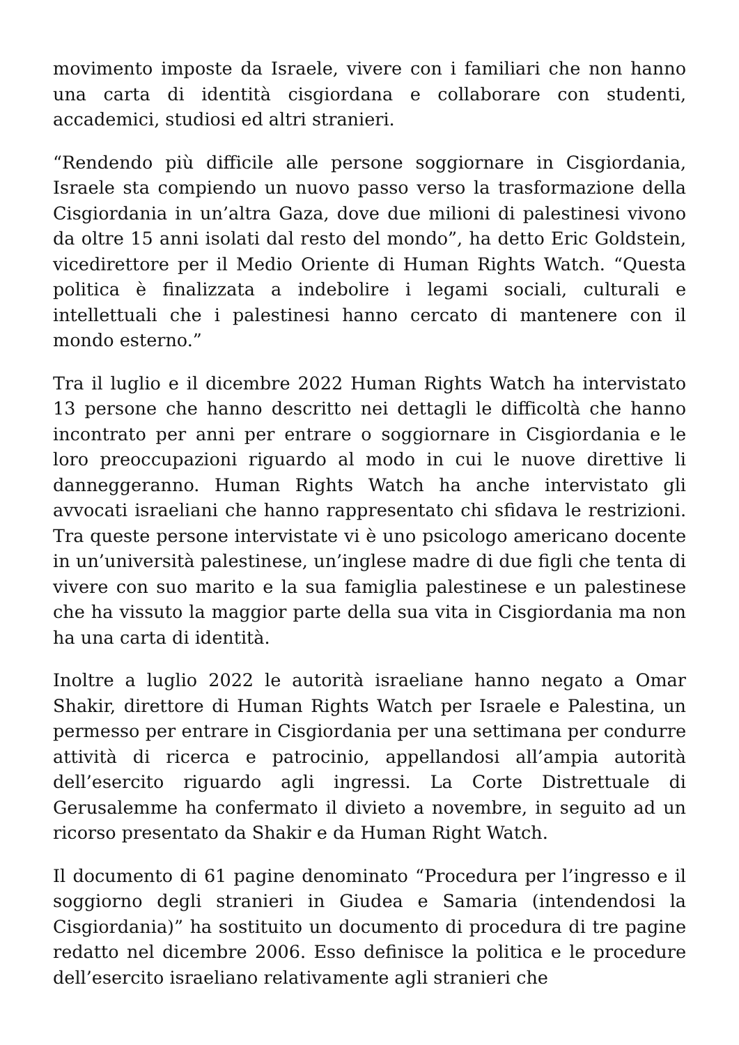movimento imposte da Israele, vivere con i familiari che non hanno una carta di identità cisgiordana e collaborare con studenti, accademici, studiosi ed altri stranieri.
“Rendendo più difficile alle persone soggiornare in Cisgiordania, Israele sta compiendo un nuovo passo verso la trasformazione della Cisgiordania in un’altra Gaza, dove due milioni di palestinesi vivono da oltre 15 anni isolati dal resto del mondo”, ha detto Eric Goldstein, vicedirettore per il Medio Oriente di Human Rights Watch. “Questa politica è finalizzata a indebolire i legami sociali, culturali e intellettuali che i palestinesi hanno cercato di mantenere con il mondo esterno.”
Tra il luglio e il dicembre 2022 Human Rights Watch ha intervistato 13 persone che hanno descritto nei dettagli le difficoltà che hanno incontrato per anni per entrare o soggiornare in Cisgiordania e le loro preoccupazioni riguardo al modo in cui le nuove direttive li danneggeranno. Human Rights Watch ha anche intervistato gli avvocati israeliani che hanno rappresentato chi sfidava le restrizioni. Tra queste persone intervistate vi è uno psicologo americano docente in un’università palestinese, un’inglese madre di due figli che tenta di vivere con suo marito e la sua famiglia palestinese e un palestinese che ha vissuto la maggior parte della sua vita in Cisgiordania ma non ha una carta di identità.
Inoltre a luglio 2022 le autorità israeliane hanno negato a Omar Shakir, direttore di Human Rights Watch per Israele e Palestina, un permesso per entrare in Cisgiordania per una settimana per condurre attività di ricerca e patrocinio, appellandosi all’ampia autorità dell’esercito riguardo agli ingressi. La Corte Distrettuale di Gerusalemme ha confermato il divieto a novembre, in seguito ad un ricorso presentato da Shakir e da Human Right Watch.
Il documento di 61 pagine denominato “Procedura per l’ingresso e il soggiorno degli stranieri in Giudea e Samaria (intendendosi la Cisgiordania)” ha sostituito un documento di procedura di tre pagine redatto nel dicembre 2006. Esso definisce la politica e le procedure dell’esercito israeliano relativamente agli stranieri che